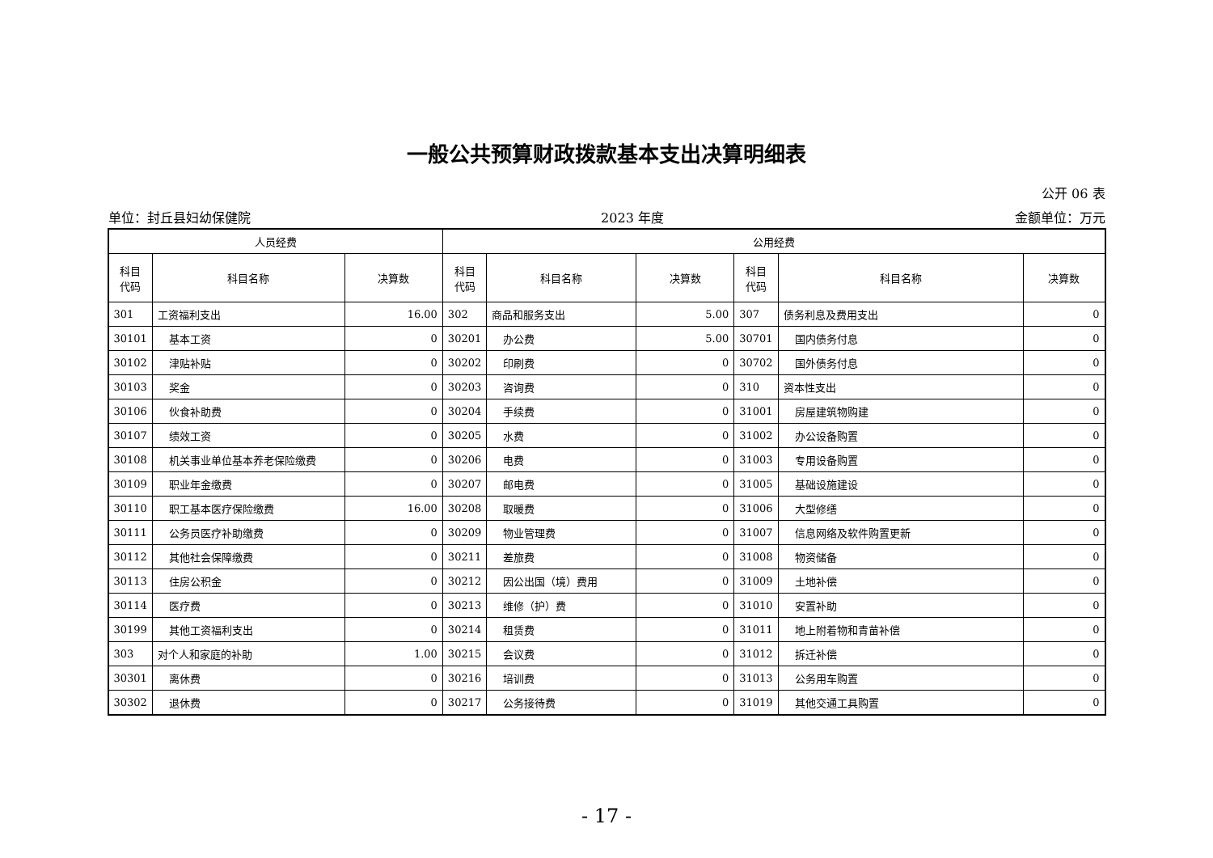一般公共预算财政拨款基本支出决算明细表
公开 06 表
单位：封丘县妇幼保健院 2023 年度 金额单位：万元
| 人员经费 | | | 公用经费 | | | | | |
| --- | --- | --- | --- | --- | --- | --- | --- | --- |
| 科目 代码 | 科目名称 | 决算数 | 科目 代码 | 科目名称 | 决算数 | 科目 代码 | 科目名称 | 决算数 |
| 301 | 工资福利支出 | 16.00 | 302 | 商品和服务支出 | 5.00 | 307 | 债务利息及费用支出 | 0 |
| 30101 | 基本工资 | 0 | 30201 | 办公费 | 5.00 | 30701 | 国内债务付息 | 0 |
| 30102 | 津贴补贴 | 0 | 30202 | 印刷费 | 0 | 30702 | 国外债务付息 | 0 |
| 30103 | 奖金 | 0 | 30203 | 咨询费 | 0 | 310 | 资本性支出 | 0 |
| 30106 | 伙食补助费 | 0 | 30204 | 手续费 | 0 | 31001 | 房屋建筑物购建 | 0 |
| 30107 | 绩效工资 | 0 | 30205 | 水费 | 0 | 31002 | 办公设备购置 | 0 |
| 30108 | 机关事业单位基本养老保险缴费 | 0 | 30206 | 电费 | 0 | 31003 | 专用设备购置 | 0 |
| 30109 | 职业年金缴费 | 0 | 30207 | 邮电费 | 0 | 31005 | 基础设施建设 | 0 |
| 30110 | 职工基本医疗保险缴费 | 16.00 | 30208 | 取暖费 | 0 | 31006 | 大型修缮 | 0 |
| 30111 | 公务员医疗补助缴费 | 0 | 30209 | 物业管理费 | 0 | 31007 | 信息网络及软件购置更新 | 0 |
| 30112 | 其他社会保障缴费 | 0 | 30211 | 差旅费 | 0 | 31008 | 物资储备 | 0 |
| 30113 | 住房公积金 | 0 | 30212 | 因公出国（境）费用 | 0 | 31009 | 土地补偿 | 0 |
| 30114 | 医疗费 | 0 | 30213 | 维修（护）费 | 0 | 31010 | 安置补助 | 0 |
| 30199 | 其他工资福利支出 | 0 | 30214 | 租赁费 | 0 | 31011 | 地上附着物和青苗补偿 | 0 |
| 303 | 对个人和家庭的补助 | 1.00 | 30215 | 会议费 | 0 | 31012 | 拆迁补偿 | 0 |
| 30301 | 离休费 | 0 | 30216 | 培训费 | 0 | 31013 | 公务用车购置 | 0 |
| 30302 | 退休费 | 0 | 30217 | 公务接待费 | 0 | 31019 | 其他交通工具购置 | 0 |
- 17 -